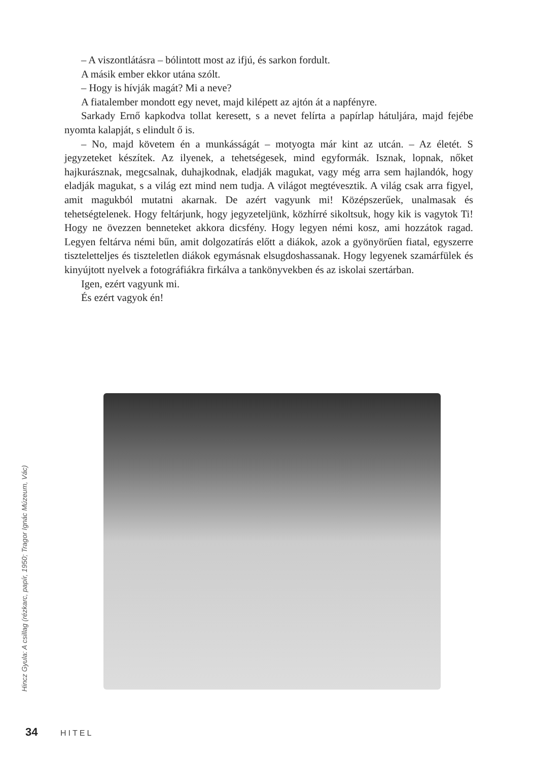– A viszontlátásra – bólintott most az ifjú, és sarkon fordult.
A másik ember ekkor utána szólt.
– Hogy is hívják magát? Mi a neve?
A fiatalember mondott egy nevet, majd kilépett az ajtón át a napfényre.
Sarkady Ernő kapkodva tollat keresett, s a nevet felírta a papírlap hátuljára, majd fejébe nyomta kalapját, s elindult ő is.
– No, majd követem én a munkásságát – motyogta már kint az utcán. – Az életét. S jegyzeteket készítek. Az ilyenek, a tehetségesek, mind egyformák. Isznak, lopnak, nőket hajkurásznak, megcsalnak, duhajkodnak, eladják magukat, vagy még arra sem hajlandók, hogy eladják magukat, s a világ ezt mind nem tudja. A világot megtévesztik. A világ csak arra figyel, amit magukból mutatni akarnak. De azért vagyunk mi! Középszerűek, unalmasak és tehetségtelenek. Hogy feltárjunk, hogy jegyzeteljünk, közhírré sikoltsuk, hogy kik is vagytok Ti! Hogy ne övezzen benneteket akkora dicsfény. Hogy legyen némi kosz, ami hozzátok ragad. Legyen feltárva némi bűn, amit dolgozatírás előtt a diákok, azok a gyönyörűen fiatal, egyszerre tiszteletteljes és tiszteletlen diákok egymásnak elsugdoshassanak. Hogy legyenek szamárfülek és kinyújtott nyelvek a fotográfiákra firkálva a tankönyvekben és az iskolai szertárban.
Igen, ezért vagyunk mi.
És ezért vagyok én!
Hincz Gyula: A csillag (rézkarc, papír, 1950; Tragor Ignác Múzeum, Vác)
34 HITEL